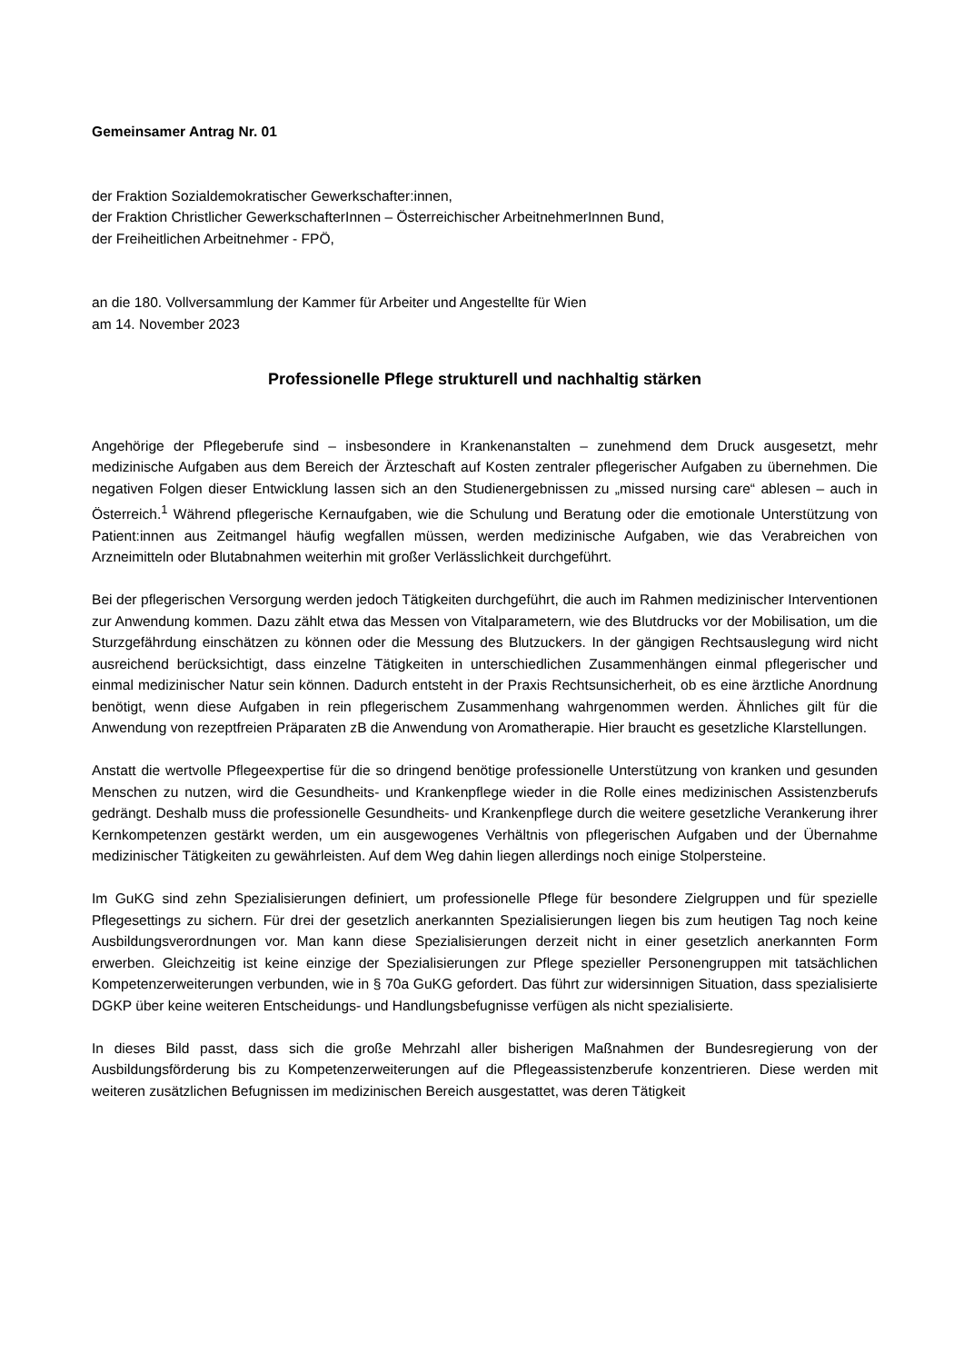Gemeinsamer Antrag Nr. 01
der Fraktion Sozialdemokratischer Gewerkschafter:innen,
der Fraktion Christlicher GewerkschafterInnen – Österreichischer ArbeitnehmerInnen Bund,
der Freiheitlichen Arbeitnehmer - FPÖ,
an die 180. Vollversammlung der Kammer für Arbeiter und Angestellte für Wien
am 14. November 2023
Professionelle Pflege strukturell und nachhaltig stärken
Angehörige der Pflegeberufe sind – insbesondere in Krankenanstalten – zunehmend dem Druck ausgesetzt, mehr medizinische Aufgaben aus dem Bereich der Ärzteschaft auf Kosten zentraler pflegerischer Aufgaben zu übernehmen. Die negativen Folgen dieser Entwicklung lassen sich an den Studienergebnissen zu „missed nursing care“ ablesen – auch in Österreich.<sup>1</sup> Während pflegerische Kernaufgaben, wie die Schulung und Beratung oder die emotionale Unterstützung von Patient:innen aus Zeitmangel häufig wegfallen müssen, werden medizinische Aufgaben, wie das Verabreichen von Arzneimitteln oder Blutabnahmen weiterhin mit großer Verlässlichkeit durchgeführt.
Bei der pflegerischen Versorgung werden jedoch Tätigkeiten durchgeführt, die auch im Rahmen medizinischer Interventionen zur Anwendung kommen. Dazu zählt etwa das Messen von Vitalparametern, wie des Blutdrucks vor der Mobilisation, um die Sturzgefährdung einschätzen zu können oder die Messung des Blutzuckers. In der gängigen Rechtsauslegung wird nicht ausreichend berücksichtigt, dass einzelne Tätigkeiten in unterschiedlichen Zusammenhängen einmal pflegerischer und einmal medizinischer Natur sein können. Dadurch entsteht in der Praxis Rechtsunsicherheit, ob es eine ärztliche Anordnung benötigt, wenn diese Aufgaben in rein pflegerischem Zusammenhang wahrgenommen werden. Ähnliches gilt für die Anwendung von rezeptfreien Präparaten zB die Anwendung von Aromatherapie. Hier braucht es gesetzliche Klarstellungen.
Anstatt die wertvolle Pflegeexpertise für die so dringend benötige professionelle Unterstützung von kranken und gesunden Menschen zu nutzen, wird die Gesundheits- und Krankenpflege wieder in die Rolle eines medizinischen Assistenzberufs gedrängt. Deshalb muss die professionelle Gesundheits- und Krankenpflege durch die weitere gesetzliche Verankerung ihrer Kernkompetenzen gestärkt werden, um ein ausgewogenes Verhältnis von pflegerischen Aufgaben und der Übernahme medizinischer Tätigkeiten zu gewährleisten. Auf dem Weg dahin liegen allerdings noch einige Stolpersteine.
Im GuKG sind zehn Spezialisierungen definiert, um professionelle Pflege für besondere Zielgruppen und für spezielle Pflegesettings zu sichern. Für drei der gesetzlich anerkannten Spezialisierungen liegen bis zum heutigen Tag noch keine Ausbildungsverordnungen vor. Man kann diese Spezialisierungen derzeit nicht in einer gesetzlich anerkannten Form erwerben. Gleichzeitig ist keine einzige der Spezialisierungen zur Pflege spezieller Personengruppen mit tatsächlichen Kompetenzerweiterungen verbunden, wie in § 70a GuKG gefordert. Das führt zur widersinnigen Situation, dass spezialisierte DGKP über keine weiteren Entscheidungs- und Handlungsbefugnisse verfügen als nicht spezialisierte.
In dieses Bild passt, dass sich die große Mehrzahl aller bisherigen Maßnahmen der Bundesregierung von der Ausbildungsförderung bis zu Kompetenzerweiterungen auf die Pflegeassistenzberufe konzentrieren. Diese werden mit weiteren zusätzlichen Befugnissen im medizinischen Bereich ausgestattet, was deren Tätigkeit